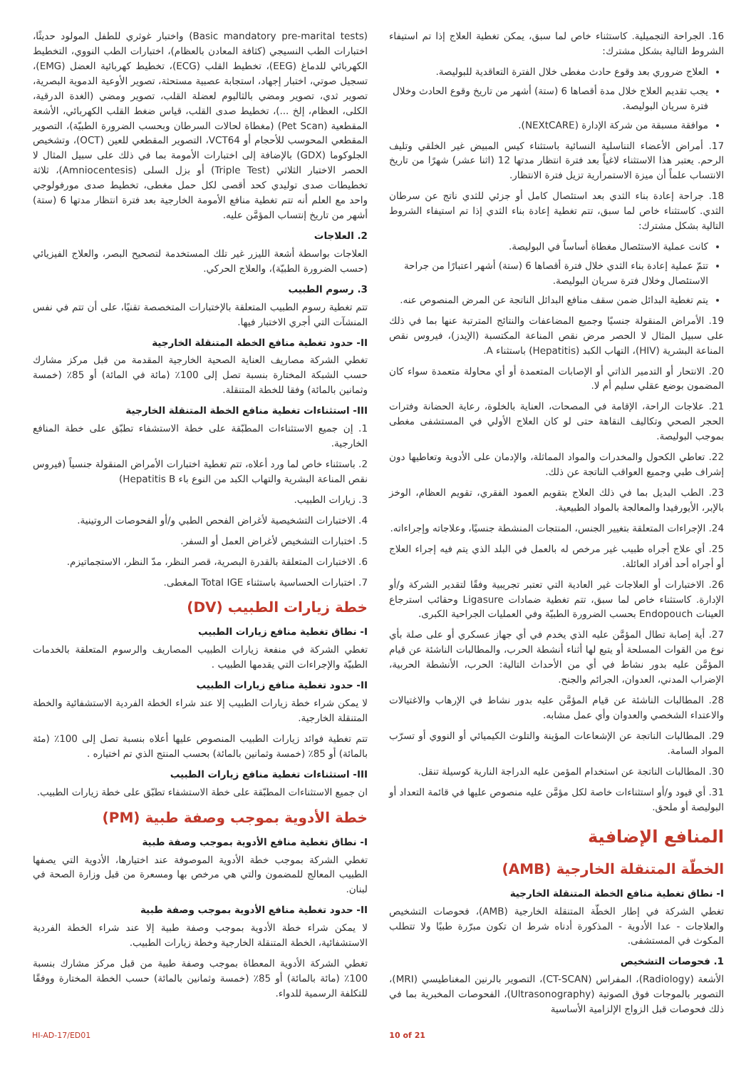16. الجراحة التجميلية. كاستثناء خاص لما سبق، يمكن تغطية العلاج إذا تم استيفاء الشروط التالية بشكل مشترك:
العلاج ضروري بعد وقوع حادث مغطى خلال الفترة التعاقدية للبوليصة.
يجب تقديم العلاج خلال مدة أقصاها 6 (ستة) أشهر من تاريخ وقوع الحادث وخلال فترة سريان البوليصة.
موافقة مسبقة من شركة الإدارة (NEXtCARE).
17. أمراض الأعضاء التناسلية النسائية باستثناء كيس المبيض غير الخلقي وتليف الرحم. يعتبر هذا الاستثناء لاغياً بعد فترة انتظار مدتها 12 (اثنا عشر) شهرًا من تاريخ الانتساب علماً أن ميزة الاستمرارية تزيل فترة الانتظار.
18. جراحة إعادة بناء الثدي بعد استئصال كامل أو جزئي للثدي ناتج عن سرطان الثدي. كاستثناء خاص لما سبق، تتم تغطية إعادة بناء الثدي إذا تم استيفاء الشروط التالية بشكل مشترك:
كانت عملية الاستئصال مغطاة أساساً في البوليصة.
تتمّ عملية إعادة بناء الثدي خلال فترة أقصاها 6 (ستة) أشهر اعتبارًا من جراحة الاستئصال وخلال فترة سريان البوليصة.
يتم تغطية البدائل ضمن سقف منافع البدائل الناتجة عن المرض المنصوص عنه.
19. الأمراض المنقولة جنسيًا وجميع المضاعفات والنتائج المترتبة عنها بما في ذلك على سبيل المثال لا الحصر مرض نقص المناعة المكتسبة (الإيدز)، فيروس نقص المناعة البشرية (HIV)، التهاب الكبد (Hepatitis) باستثناء A.
20. الانتحار أو التدمير الذاتي أو الإصابات المتعمدة أو أي محاولة متعمدة سواء كان المضمون بوضع عقلي سليم أم لا.
21. علاجات الراحة، الإقامة في المصحات، العناية بالخلوة، رعاية الحضانة وفترات الحجر الصحي وتكاليف النقاهة حتى لو كان العلاج الأولي في المستشفى مغطى بموجب البوليصة.
22. تعاطي الكحول والمخدرات والمواد المماثلة، والإدمان على الأدوية وتعاطيها دون إشراف طبي وجميع العواقب الناتجة عن ذلك.
23. الطب البديل بما في ذلك العلاج بتقويم العمود الفقري، تقويم العظام، الوخز بالإبر، الأيورفيدا والمعالجة بالمواد الطبيعية.
24. الإجراءات المتعلقة بتغيير الجنس، المنتجات المنشطة جنسيًا، وعلاجاته وإجراءاته.
25. أي علاج أجراه طبيب غير مرخص له بالعمل في البلد الذي يتم فيه إجراء العلاج أو أجراه أحد أفراد العائلة.
26. الاختبارات أو العلاجات غير العادية التي تعتبر تجريبية وفقًا لتقدير الشركة و/أو الإدارة. كاستثناء خاص لما سبق، تتم تغطية ضمادات Ligasure وحقائب استرجاع العينات Endopouch بحسب الضرورة الطبيّة وفي العمليات الجراحية الكبرى.
27. أية إصابة تطال المؤمَّن عليه الذي يخدم في أي جهاز عسكري أو على صلة بأي نوع من القوات المسلحة أو يتبع لها أثناء أنشطة الحرب، والمطالبات الناشئة عن قيام المؤمَّن عليه بدور نشاط في أي من الأحداث التالية: الحرب، الأنشطة الحربية، الإضراب المدني، العدوان، الجرائم والجنح.
28. المطالبات الناشئة عن قيام المؤمَّن عليه بدور نشاط في الإرهاب والاغتيالات والاعتداء الشخصي والعدوان وأي عمل مشابه.
29. المطالبات الناتجة عن الإشعاعات المؤينة والتلوث الكيميائي أو النووي أو تسرّب المواد السامة.
30. المطالبات الناتجة عن استخدام المؤمن عليه الدراجة النارية كوسيلة تنقل.
31. أي قيود و/أو استثناءات خاصة لكل مؤمَّن عليه منصوص عليها في قائمة التعداد أو البوليصة أو ملحق.
المنافع الإضافية
الخطّة المتنقلة الخارجية (AMB)
I- نطاق تغطية منافع الخطة المتنقلة الخارجية
تغطي الشركة في إطار الخطّة المتنقلة الخارجية (AMB)، فحوصات التشخيص والعلاجات - عدا الأدوية - المذكورة أدناه شرط ان تكون مبرّرة طبيًا ولا تتطلب المكوث في المستشفى.
1. فحوصات التشخيص
الأشعة (Radiology)، المفراس (CT-SCAN)، التصوير بالرنين المغناطيسي (MRI)، التصوير بالموجات فوق الصوتية (Ultrasonography)، الفحوصات المخبرية بما في ذلك فحوصات قبل الزواج الإلزامية الأساسية
(Basic mandatory pre-marital tests) واختبار غوثري للطفل المولود حديثًا، اختبارات الطب النسيجي (كثافة المعادن بالعظام)، اختبارات الطب النووي، التخطيط الكهربائي للدماغ (EEG)، تخطيط القلب (ECG)، تخطيط كهربائية العضل (EMG)، تسجيل صوتي، اختبار إجهاد، استجابة عصبية مستحثة، تصوير الأوعية الدموية البصرية، تصوير ثدي، تصوير ومضي بالثاليوم لعضلة القلب، تصوير ومضي (الغدة الدرقية، الكلى، العظام، إلخ ...)، تخطيط صدى القلب، قياس ضغط القلب الكهربائي، الأشعة المقطعية (Pet Scan) (مغطاة لحالات السرطان وبحسب الضرورة الطبيّة)، التصوير المقطعي المحوسب للأحجام أو VCT64، التصوير المقطعي للعين (OCT)، وتشخيص الجلوكوما (GDX) بالإضافة إلى اختبارات الأمومة بما في ذلك على سبيل المثال لا الحصر الاختبار الثلاثي (Triple Test) أو بزل السلى (Amniocentesis)، ثلاثة تخطيطات صدى توليدي كحد أقصى لكل حمل مغطى، تخطيط صدى مورفولوجي واحد مع العلم أنه تتم تغطية منافع الأمومة الخارجية بعد فترة انتظار مدتها 6 (ستة) أشهر من تاريخ إنتساب المؤمَّن عليه.
2. العلاجات
العلاجات بواسطة أشعة الليزر غير تلك المستخدمة لتصحيح البصر، والعلاج الفيزيائي (حسب الضرورة الطبيّة)، والعلاج الحركي.
3. رسوم الطبيب
تتم تغطية رسوم الطبيب المتعلقة بالإختبارات المتخصصة تقنيًا، على أن تتم في نفس المنشآت التي أجري الاختبار فيها.
II- حدود تغطية منافع الخطة المتنقلة الخارجية
تغطي الشركة مصاريف العناية الصحية الخارجية المقدمة من قبل مركز مشارك حسب الشبكة المختارة بنسبة تصل إلى 100٪ (مائة في المائة) أو 85٪ (خمسة وثمانين بالمائة) وفقا للخطة المتنقلة.
III- استثناءات تغطية منافع الخطة المتنقلة الخارجية
1. إن جميع الاستثناءات المطبّقة على خطة الاستشفاء تطبّق على خطة المنافع الخارجية.
2. باستثناء خاص لما ورد أعلاه، تتم تغطية اختبارات الأمراض المنقولة جنسياً (فيروس نقص المناعة البشرية والتهاب الكبد من النوع باء Hepatitis B)
3. زيارات الطبيب.
4. الاختبارات التشخيصية لأغراض الفحص الطبي و/أو الفحوصات الروتينية.
5. اختبارات التشخيص لأغراض العمل أو السفر.
6. الاختبارات المتعلقة بالقدرة البصرية، قصر النظر، مدّ النظر، الاستجماتيزم.
7. اختبارات الحساسية باستثناء Total IGE المغطى.
خطة زيارات الطبيب (DV)
I- نطاق تغطية منافع زيارات الطبيب
تغطي الشركة في منفعة زيارات الطبيب المصاريف والرسوم المتعلقة بالخدمات الطبيّة والإجراءات التي يقدمها الطبيب .
II- حدود تغطية منافع زيارات الطبيب
لا يمكن شراء خطة زيارات الطبيب إلا عند شراء الخطة الفردية الاستشفائية والخطة المتنقلة الخارجية.
تتم تغطية فوائد زيارات الطبيب المنصوص عليها أعلاه بنسبة تصل إلى 100٪ (مئة بالمائة) أو 85٪ (خمسة وثمانين بالمائة) بحسب المنتج الذي تم اختياره .
III- استثناءات تغطية منافع زيارات الطبيب
ان جميع الاستثناءات المطبّقة على خطة الاستشفاء تطبّق على خطة زيارات الطبيب.
خطة الأدوية بموجب وصفة طبية (PM)
I- نطاق تغطية منافع الأدوية بموجب وصفة طبية
تغطي الشركة بموجب خطة الأدوية الموصوفة عند اختيارها، الأدوية التي يصفها الطبيب المعالج للمضمون والتي هي مرخص بها ومسعرة من قبل وزارة الصحة في لبنان.
II- حدود تغطية منافع الأدوية بموجب وصفة طبية
لا يمكن شراء خطة الأدوية بموجب وصفة طبية إلا عند شراء الخطة الفردية الاستشفائية، الخطة المتنقلة الخارجية وخطة زيارات الطبيب.
تغطي الشركة الأدوية المعطاة بموجب وصفة طبية من قبل مركز مشارك بنسبة 100٪ (مائة بالمائة) أو 85٪ (خمسة وثمانين بالمائة) حسب الخطة المختارة ووفقًا للتكلفة الرسمية للدواء.
HI-AD-17/ED01 10 of 21